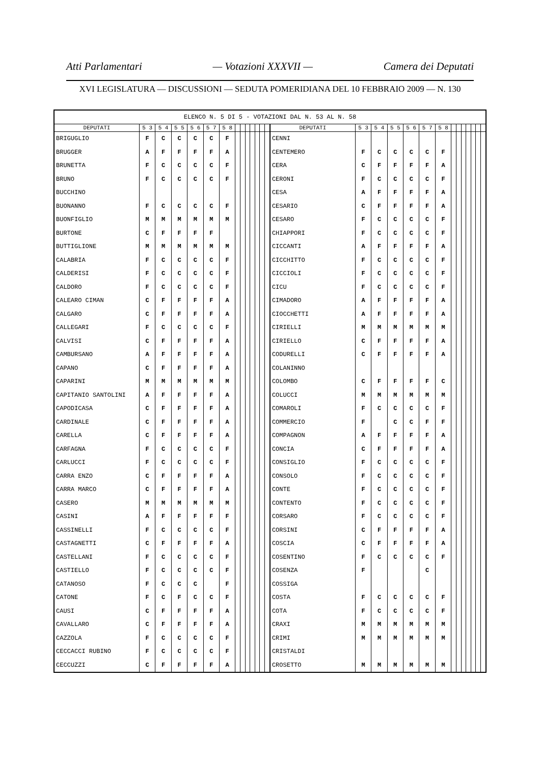Atti Parlamentari — Votazioni XXXVII — Camera dei Deputati
XVI LEGISLATURA — DISCUSSIONI — SEDUTA POMERIDIANA DEL 10 FEBBRAIO 2009 — N. 130
| ELENCO N. 5 DI 5 - VOTAZIONI DAL N. 53 AL N. 58 | | | | | | | | | | | | | | | | | | | | | | | | | | | |
| --- | --- | --- | --- | --- | --- | --- | --- | --- | --- | --- | --- | --- | --- | --- | --- | --- | --- | --- | --- | --- | --- | --- | --- | --- | --- | --- | --- |
| DEPUTATI | 5 3 | 5 4 | 5 5 | 5 6 | 5 7 | 5 8 | | | | | | | | DEPUTATI | 5 3 | 5 4 | 5 5 | 5 6 | 5 7 | 5 8 | | | | | | | |
| BRIGUGLIO | F | C | C | C | C | F | | | | | | | | CENNI | | | | | | | | | | | | | |
| BRUGGER | A | F | F | F | F | A | | | | | | | | CENTEMERO | F | C | C | C | C | F | | | | | | | |
| BRUNETTA | F | C | C | C | C | F | | | | | | | | CERA | C | F | F | F | F | A | | | | | | | |
| BRUNO | F | C | C | C | C | F | | | | | | | | CERONI | F | C | C | C | C | F | | | | | | | |
| BUCCHINO | | | | | | | | | | | | | | CESA | A | F | F | F | F | A | | | | | | | |
| BUONANNO | F | C | C | C | C | F | | | | | | | | CESARIO | C | F | F | F | F | A | | | | | | | |
| BUONFIGLIO | M | M | M | M | M | M | | | | | | | | CESARO | F | C | C | C | C | F | | | | | | | |
| BURTONE | C | F | F | F | F | | | | | | | | | CHIAPPORI | F | C | C | C | C | F | | | | | | | |
| BUTTIGLIONE | M | M | M | M | M | M | | | | | | | | CICCANTI | A | F | F | F | F | A | | | | | | | |
| CALABRIA | F | C | C | C | C | F | | | | | | | | CICCHITTO | F | C | C | C | C | F | | | | | | | |
| CALDERISI | F | C | C | C | C | F | | | | | | | | CICCIOLI | F | C | C | C | C | F | | | | | | | |
| CALDORO | F | C | C | C | C | F | | | | | | | | CICU | F | C | C | C | C | F | | | | | | | |
| CALEARO CIMAN | C | F | F | F | F | A | | | | | | | | CIMADORO | A | F | F | F | F | A | | | | | | | |
| CALGARO | C | F | F | F | F | A | | | | | | | | CIOCCHETTI | A | F | F | F | F | A | | | | | | | |
| CALLEGARI | F | C | C | C | C | F | | | | | | | | CIRIELLI | M | M | M | M | M | M | | | | | | | |
| CALVISI | C | F | F | F | F | A | | | | | | | | CIRIELLO | C | F | F | F | F | A | | | | | | | |
| CAMBURSANO | A | F | F | F | F | A | | | | | | | | CODURELLI | C | F | F | F | F | A | | | | | | | |
| CAPANO | C | F | F | F | F | A | | | | | | | | COLANINNO | | | | | | | | | | | | | |
| CAPARINI | M | M | M | M | M | M | | | | | | | | COLOMBO | C | F | F | F | F | C | | | | | | | |
| CAPITANIO SANTOLINI | A | F | F | F | F | A | | | | | | | | COLUCCI | M | M | M | M | M | M | | | | | | | |
| CAPODICASA | C | F | F | F | F | A | | | | | | | | COMAROLI | F | C | C | C | C | F | | | | | | | |
| CARDINALE | C | F | F | F | F | A | | | | | | | | COMMERCIO | F | | C | C | F | F | | | | | | | |
| CARELLA | C | F | F | F | F | A | | | | | | | | COMPAGNON | A | F | F | F | F | A | | | | | | | |
| CARFAGNA | F | C | C | C | C | F | | | | | | | | CONCIA | C | F | F | F | F | A | | | | | | | |
| CARLUCCI | F | C | C | C | C | F | | | | | | | | CONSIGLIO | F | C | C | C | C | F | | | | | | | |
| CARRA ENZO | C | F | F | F | F | A | | | | | | | | CONSOLO | F | C | C | C | C | F | | | | | | | |
| CARRA MARCO | C | F | F | F | F | A | | | | | | | | CONTE | F | C | C | C | C | F | | | | | | | |
| CASERO | M | M | M | M | M | M | | | | | | | | CONTENTO | F | C | C | C | C | F | | | | | | | |
| CASINI | A | F | F | F | F | F | | | | | | | | CORSARO | F | C | C | C | C | F | | | | | | | |
| CASSINELLI | F | C | C | C | C | F | | | | | | | | CORSINI | C | F | F | F | F | A | | | | | | | |
| CASTAGNETTI | C | F | F | F | F | A | | | | | | | | COSCIA | C | F | F | F | F | A | | | | | | | |
| CASTELLANI | F | C | C | C | C | F | | | | | | | | COSENTINO | F | C | C | C | C | F | | | | | | | |
| CASTIELLO | F | C | C | C | C | F | | | | | | | | COSENZA | F | | | | C | | | | | | | | |
| CATANOSO | F | C | C | C | | F | | | | | | | | COSSIGA | | | | | | | | | | | | | |
| CATONE | F | C | F | C | C | F | | | | | | | | COSTA | F | C | C | C | C | F | | | | | | | |
| CAUSI | C | F | F | F | F | A | | | | | | | | COTA | F | C | C | C | C | F | | | | | | | |
| CAVALLARO | C | F | F | F | F | A | | | | | | | | CRAXI | M | M | M | M | M | M | | | | | | | |
| CAZZOLA | F | C | C | C | C | F | | | | | | | | CRIMI | M | M | M | M | M | M | | | | | | | |
| CECCACCI RUBINO | F | C | C | C | C | F | | | | | | | | CRISTALDI | | | | | | | | | | | | | |
| CECCUZZI | C | F | F | F | F | A | | | | | | | | CROSETTO | M | M | M | M | M | M | | | | | | | |